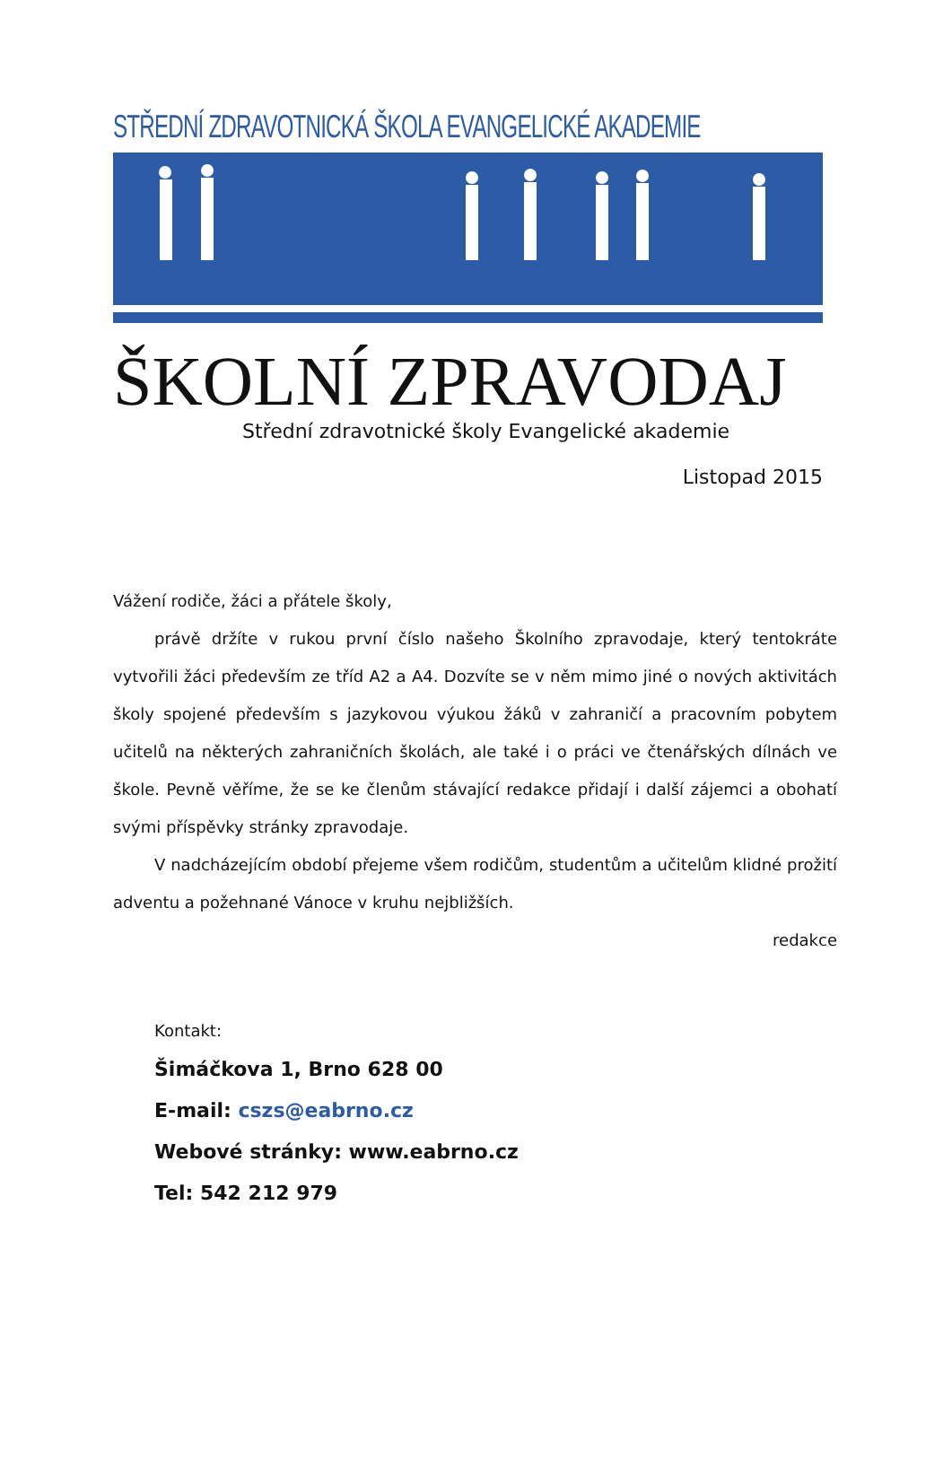STŘEDNÍ ZDRAVOTNICKÁ ŠKOLA EVANGELICKÉ AKADEMIE
ŠKOLNÍ ZPRAVODAJ
Střední zdravotnické školy Evangelické akademie
Listopad 2015
Vážení rodiče, žáci a přátele školy,
právě držíte v rukou první číslo našeho Školního zpravodaje, který tentokráte vytvořili žáci především ze tříd A2 a A4. Dozvíte se v něm mimo jiné o nových aktivitách školy spojené především s jazykovou výukou žáků v zahraničí a pracovním pobytem učitelů na některých zahraničních školách, ale také i o práci ve čtenářských dílnách ve škole. Pevně věříme, že se ke členům stávající redakce přidají i další zájemci a obohatí svými příspěvky stránky zpravodaje.
V nadcházejícím období přejeme všem rodičům, studentům a učitelům klidné prožití adventu a požehnané Vánoce v kruhu nejbližších.
redakce
Kontakt:
Šimáčkova 1, Brno 628 00
E-mail: cszs@eabrno.cz
Webové stránky: www.eabrno.cz
Tel: 542 212 979